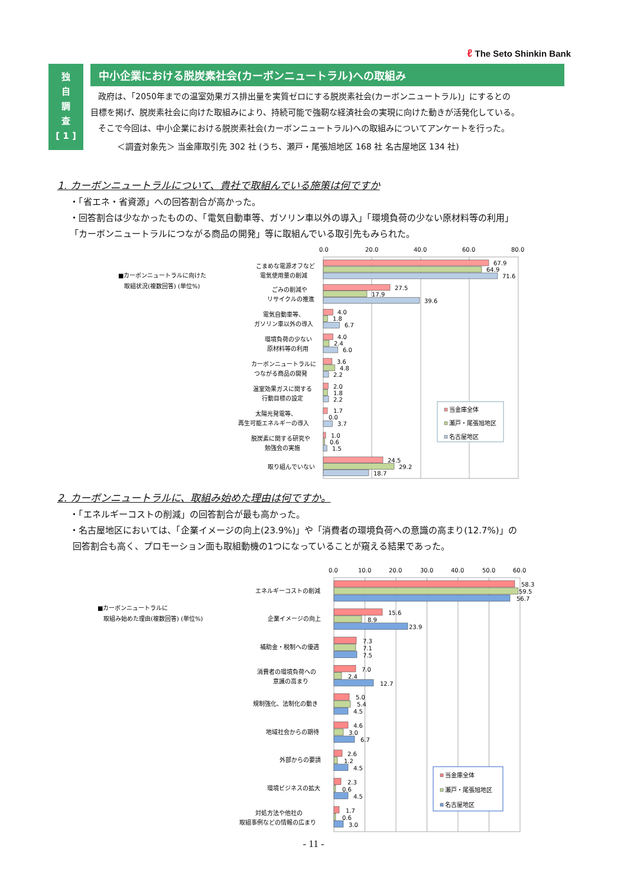ℓ The Seto Shinkin Bank
独
自
調
査
[ 1 ]
中小企業における脱炭素社会(カーボンニュートラル)への取組み
政府は、「2050年までの温室効果ガス排出量を実質ゼロにする脱炭素社会(カーボンニュートラル)」にするとの
目標を掲げ、脱炭素社会に向けた取組みにより、持続可能で強靭な経済社会の実現に向けた動きが活発化している。
そこで今回は、中小企業における脱炭素社会(カーボンニュートラル)への取組みについてアンケートを行った。
＜調査対象先＞ 当金庫取引先 302 社 (うち、瀬戸・尾張旭地区 168 社 名古屋地区 134 社)
1. カーボンニュートラルについて、貴社で取組んでいる施策は何ですか
・「省エネ・省資源」への回答割合が高かった。
・回答割合は少なかったものの、「電気自動車等、ガソリン車以外の導入」「環境負荷の少ない原材料等の利用」
「カーボンニュートラルにつながる商品の開発」等に取組んでいる取引先もみられた。
■カーボンニュートラルに向けた
取組状況(複数回答) (単位%)
0.0
20.0
40.0
60.0
80.0
こまめな電源オフなど
電気使用量の削減
67.9
64.9
71.6
ごみの削減や
リサイクルの推進
27.5
17.9
39.6
電気自動車等、
ガソリン車以外の導入
4.0
1.8
6.7
環境負荷の少ない
原材料等の利用
4.0
2.4
6.0
カーボンニュートラルに
つながる商品の開発
3.6
4.8
2.2
温室効果ガスに関する
行動目標の設定
2.0
1.8
2.2
太陽光発電等、
再生可能エネルギーの導入
1.7
0.0
3.7
脱炭素に関する研究や
勉強会の実施
1.0
0.6
1.5
取り組んでいない
24.5
29.2
18.7
当金庫全体
瀬戸・尾張旭地区
名古屋地区
2. カーボンニュートラルに、取組み始めた理由は何ですか。
・「エネルギーコストの削減」の回答割合が最も高かった。
・名古屋地区においては、「企業イメージの向上(23.9%)」や「消費者の環境負荷への意識の高まり(12.7%)」の
回答割合も高く、プロモーション面も取組動機の1つになっていることが窺える結果であった。
■カーボンニュートラルに
取組み始めた理由(複数回答) (単位%)
0.0
10.0
20.0
30.0
40.0
50.0
60.0
エネルギーコストの削減
58.3
59.5
56.7
企業イメージの向上
15.6
8.9
23.9
補助金・税制への優遇
7.3
7.1
7.5
消費者の環境負荷への
意識の高まり
7.0
2.4
12.7
規制強化、法制化の動き
5.0
5.4
4.5
地域社会からの期待
4.6
3.0
6.7
外部からの要請
2.6
1.2
4.5
環境ビジネスの拡大
2.3
0.6
4.5
対処方法や他社の
取組事例などの情報の広まり
1.7
0.6
3.0
当金庫全体
瀬戸・尾張旭地区
名古屋地区
- 11 -